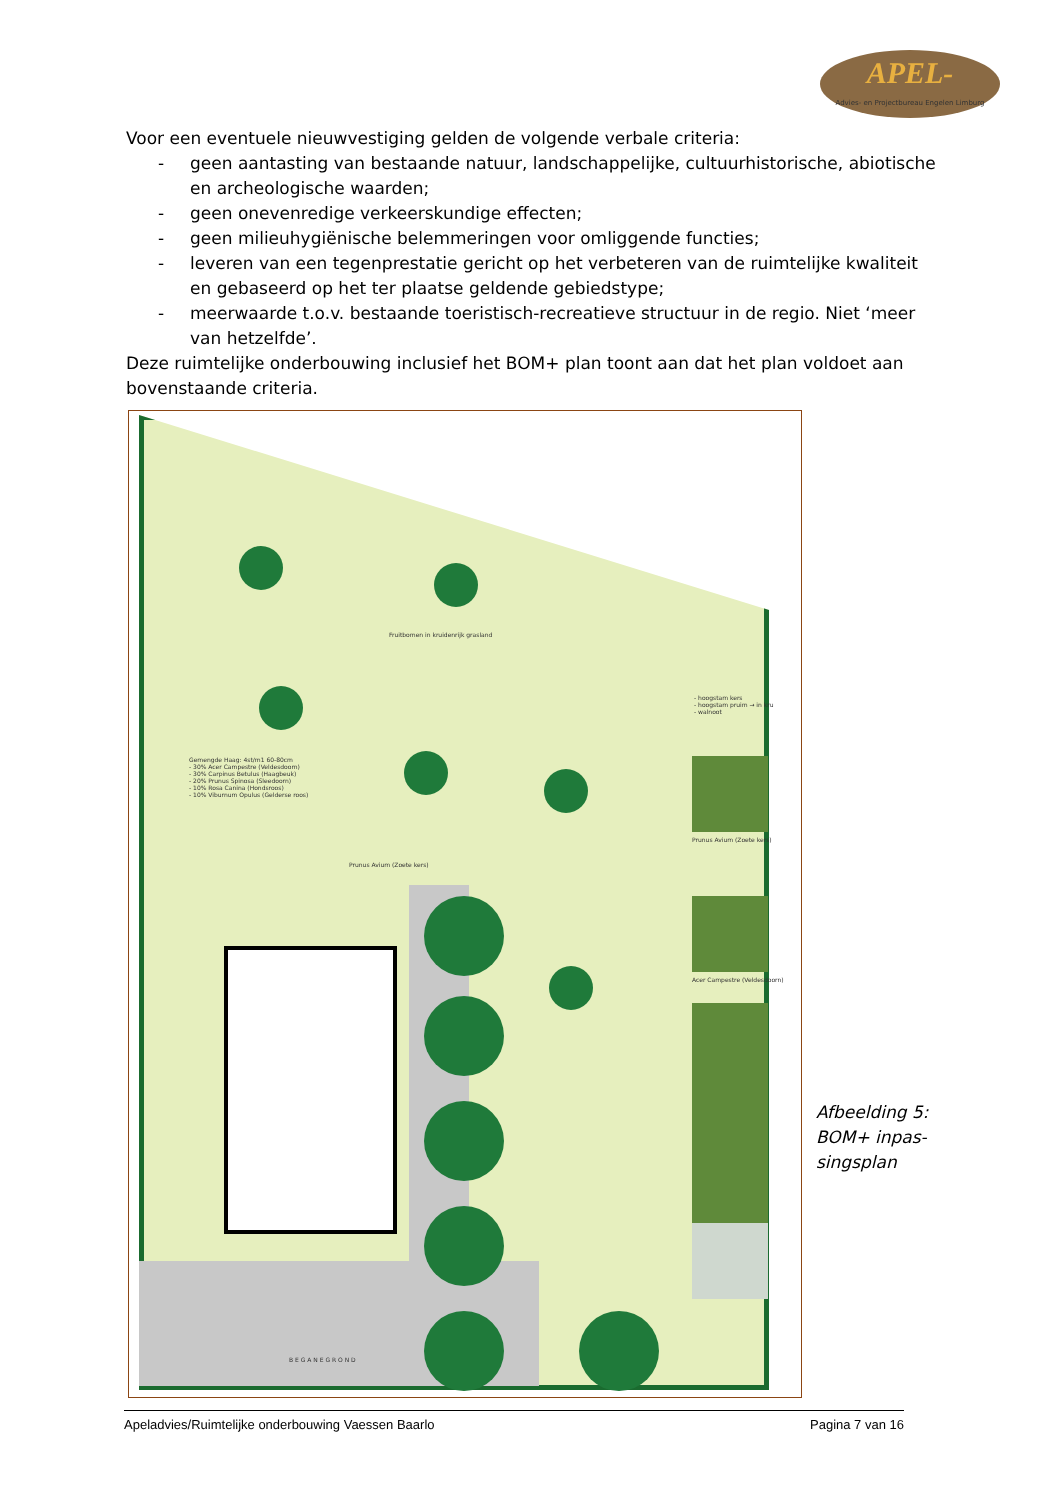APEL-
Advies- en Projectbureau Engelen Limburg
Voor een eventuele nieuwvestiging gelden de volgende verbale criteria:
- geen aantasting van bestaande natuur, landschappelijke, cultuurhistorische, abio­tische en archeologische waarden;
- geen onevenredige verkeerskundige effecten;
- geen milieuhygiënische belemmeringen voor omliggende functies;
- leveren van een tegenprestatie gericht op het verbeteren van de ruimtelijke kwali­teit en gebaseerd op het ter plaatse geldende gebiedstype;
- meerwaarde t.o.v. bestaande toeristisch-recreatieve structuur in de regio. Niet ‘meer van hetzelfde’.
Deze ruimtelijke onderbouwing inclusief het BOM+ plan toont aan dat het plan voldoet aan bovenstaande criteria.
Fruitbomen in kruidenrijk grasland
Gemengde Haag: 4st/m1 60-80cm
- 30% Acer Campestre (Veldesdoorn)
- 30% Carpinus Betulus (Haagbeuk)
- 20% Prunus Spinosa (Sleedoorn)
- 10% Rosa Canina (Hondsroos)
- 10% Viburnum Opulus (Gelderse roos)
Prunus Avium (Zoete kers)
B E G A N E G R O N D
- hoogstam kers
- hoogstam pruim → in kru
- walnoot
Prunus Avium (Zoete kers)
Acer Campestre (Veldesdoorn)
Afbeelding 5:
BOM+ inpas-
singsplan
Apeladvies/Ruimtelijke onderbouwing Vaessen Baarlo Pagina 7 van 16